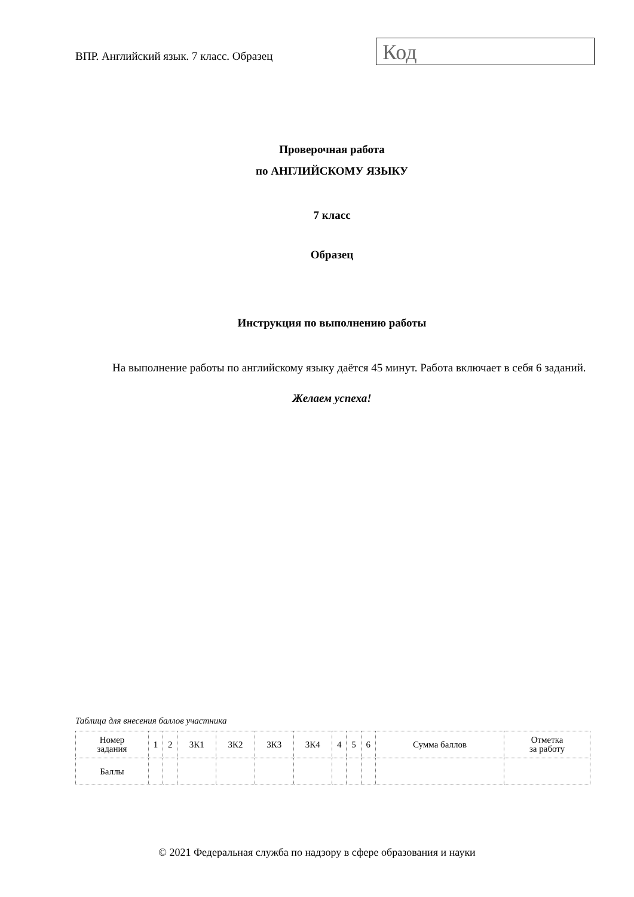ВПР. Английский язык. 7 класс. Образец
Код
Проверочная работа
по АНГЛИЙСКОМУ ЯЗЫКУ
7 класс
Образец
Инструкция по выполнению работы
На выполнение работы по английскому языку даётся 45 минут. Работа включает в себя 6 заданий.
Желаем успеха!
Таблица для внесения баллов участника
| Номер задания | 1 | 2 | 3К1 | 3К2 | 3К3 | 3К4 | 4 | 5 | 6 | Сумма баллов | Отметка за работу |
| Баллы | | | | | | | | | | | |
© 2021 Федеральная служба по надзору в сфере образования и науки